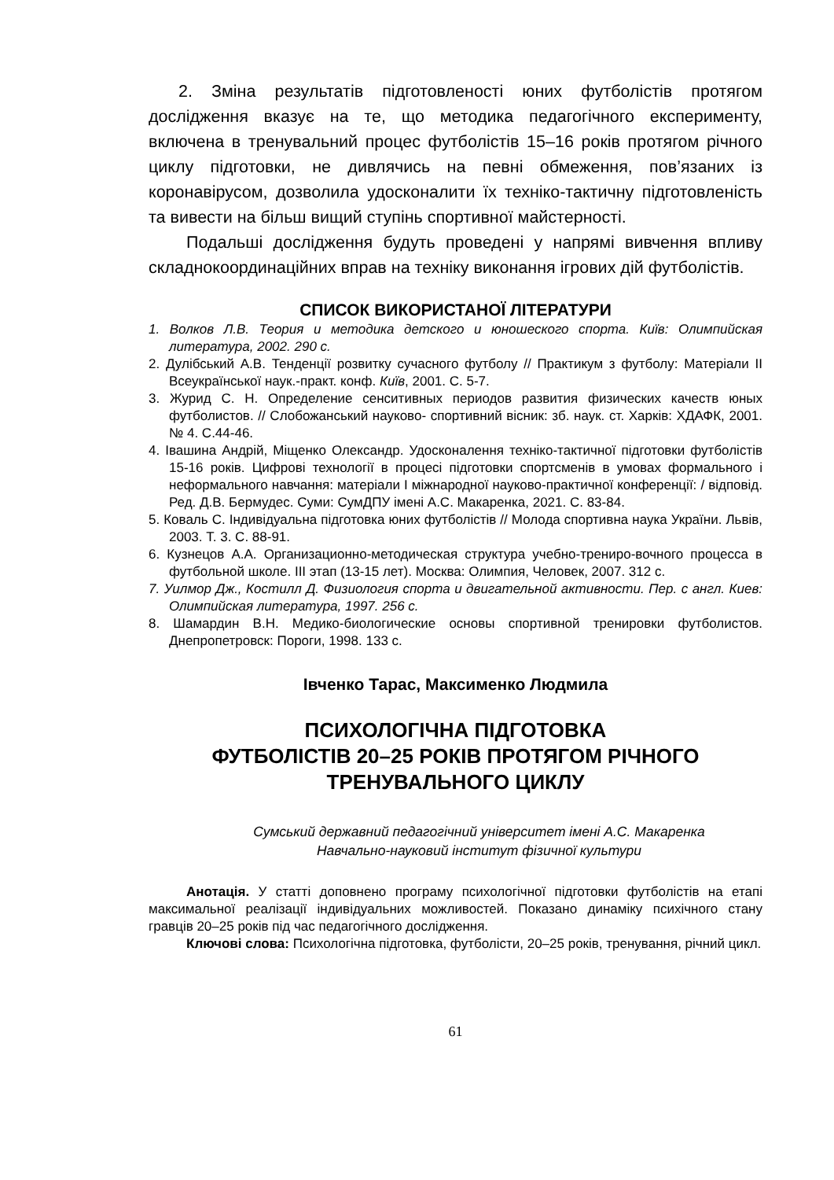2. Зміна результатів підготовленості юних футболістів протягом дослідження вказує на те, що методика педагогічного експерименту, включена в тренувальний процес футболістів 15–16 років протягом річного циклу підготовки, не дивлячись на певні обмеження, пов’язаних із коронавірусом, дозволила удосконалити їх техніко-тактичну підготовленість та вивести на більш вищий ступінь спортивної майстерності.
Подальші дослідження будуть проведені у напрямі вивчення впливу складнокоординаційних вправ на техніку виконання ігрових дій футболістів.
СПИСОК ВИКОРИСТАНОЇ ЛІТЕРАТУРИ
1. Волков Л.В. Теория и методика детского и юношеского спорта. Київ: Олимпийская литература, 2002. 290 с.
2. Дулібський А.В. Тенденції розвитку сучасного футболу // Практикум з футболу: Матеріали ІІ Всеукраїнської наук.-практ. конф. Київ, 2001. С. 5-7.
3. Журид С. Н. Определение сенситивных периодов развития физических качеств юных футболистов. // Слобожанський науково- спортивний вісник: зб. наук. ст. Харків: ХДАФК, 2001. № 4. С.44-46.
4. Івашина Андрій, Міщенко Олександр. Удосконалення техніко-тактичної підготовки футболістів 15-16 років. Цифрові технології в процесі підготовки спортсменів в умовах формального і неформального навчання: матеріали І міжнародної науково-практичної конференції: / відповід. Ред. Д.В. Бермудес. Суми: СумДПУ імені А.С. Макаренка, 2021. С. 83-84.
5. Коваль С. Індивідуальна підготовка юних футболістів // Молода спортивна наука України. Львів, 2003. Т. 3. С. 88-91.
6. Кузнецов А.А. Организационно-методическая структура учебно-трениро-вочного процесса в футбольной школе. III этап (13-15 лет). Москва: Олимпия, Человек, 2007. 312 с.
7. Уилмор Дж., Костилл Д. Физиология спорта и двигательной активности. Пер. с англ. Киев: Олимпийская литература, 1997. 256 с.
8. Шамардин В.Н. Медико-биологические основы спортивной тренировки футболистов. Днепропетровск: Пороги, 1998. 133 с.
Івченко Тарас, Максименко Людмила
ПСИХОЛОГІЧНА ПІДГОТОВКА
ФУТБОЛІСТІВ 20–25 РОКІВ ПРОТЯГОМ РІЧНОГО
ТРЕНУВАЛЬНОГО ЦИКЛУ
Сумський державний педагогічний університет імені А.С. Макаренка
Навчально-науковий інститут фізичної культури
Анотація. У статті доповнено програму психологічної підготовки футболістів на етапі максимальної реалізації індивідуальних можливостей. Показано динаміку психічного стану гравців 20–25 років під час педагогічного дослідження.
Ключові слова: Психологічна підготовка, футболісти, 20–25 років, тренування, річний цикл.
61